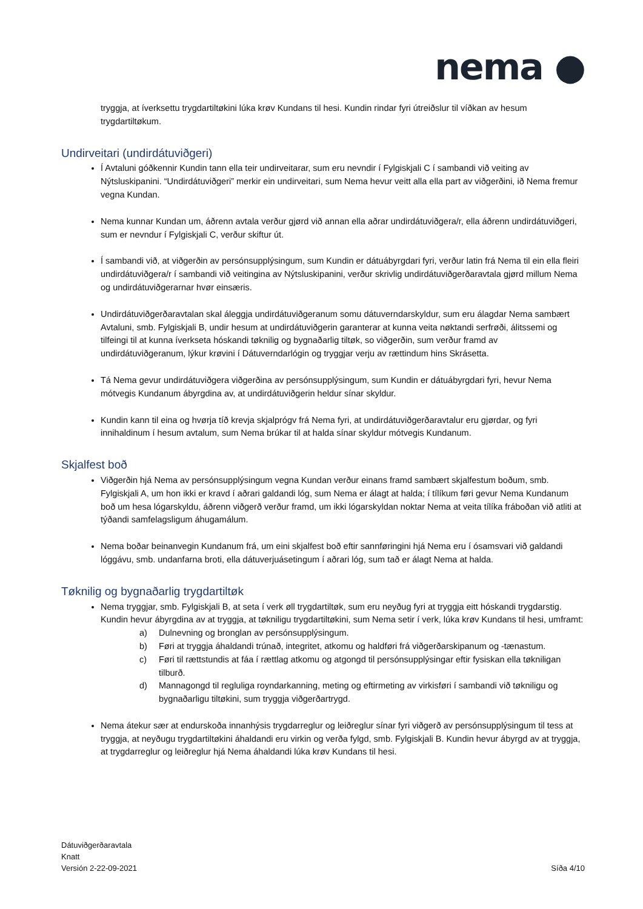nema ●
tryggja, at íverksettu trygdartiltøkini lúka krøv Kundans til hesi. Kundin rindar fyri útreiðslur til víðkan av hesum trygdartiltøkum.
Undirveitari (undirdátuviðgeri)
Í Avtaluni góðkennir Kundin tann ella teir undirveitarar, sum eru nevndir í Fylgiskjali C í sambandi við veiting av Nýtsluskipanini. “Undirdátuviðgeri” merkir ein undirveitari, sum Nema hevur veitt alla ella part av viðgerðini, ið Nema fremur vegna Kundan.
Nema kunnar Kundan um, áðrenn avtala verður gjørd við annan ella aðrar undirdátuviðgera/r, ella áðrenn undirdátuviðgeri, sum er nevndur í Fylgiskjali C, verður skiftur út.
Í sambandi við, at viðgerðin av persónsupplýsingum, sum Kundin er dátuábyrgdari fyri, verður latin frá Nema til ein ella fleiri undirdátuviðgera/r í sambandi við veitingina av Nýtsluskipanini, verður skrivlig undirdátuviðgerðaravtala gjørd millum Nema og undirdátuviðgerarnar hvør einsæris.
Undirdátuviðgerðaravtalan skal áleggja undirdátuviðgeranum somu dátuverndarskyldur, sum eru álagdar Nema sambært Avtaluni, smb. Fylgiskjali B, undir hesum at undirdátuviðgerin garanterar at kunna veita nøktandi serfrøði, álitssemi og tilfeingi til at kunna íverkseta hóskandi tøknilig og bygnaðarlig tiltøk, so viðgerðin, sum verður framd av undirdátuviðgeranum, lýkur krøvini í Dátuverndarlógin og tryggjar verju av rættindum hins Skrásetta.
Tá Nema gevur undirdátuviðgera viðgerðina av persónsupplýsingum, sum Kundin er dátuábyrgdari fyri, hevur Nema mótvegis Kundanum ábyrgdina av, at undirdátuviðgerin heldur sínar skyldur.
Kundin kann til eina og hvørja tíð krevja skjalprógv frá Nema fyri, at undirdátuviðgerðaravtalur eru gjørdar, og fyri innihaldinum í hesum avtalum, sum Nema brúkar til at halda sínar skyldur mótvegis Kundanum.
Skjalfest boð
Viðgerðin hjá Nema av persónsupplýsingum vegna Kundan verður einans framd sambært skjalfestum boðum, smb. Fylgiskjali A, um hon ikki er kravd í aðrari galdandi lóg, sum Nema er álagt at halda; í tílíkum føri gevur Nema Kundanum boð um hesa lógarskyldu, áðrenn viðgerð verður framd, um ikki lógarskyldan noktar Nema at veita tílíka fráboðan við atliti at týðandi samfelagsligum áhugamálum.
Nema boðar beinanvegin Kundanum frá, um eini skjalfest boð eftir sannføringini hjá Nema eru í ósamsvari við galdandi lóggávu, smb. undanfarna broti, ella dátuverjuásetingum í aðrari lóg, sum tað er álagt Nema at halda.
Tøknilig og bygnaðarlig trygdartiltøk
Nema tryggjar, smb. Fylgiskjali B, at seta í verk øll trygdartiltøk, sum eru neyðug fyri at tryggja eitt hóskandi trygdarstig. Kundin hevur ábyrgdina av at tryggja, at tøkniligu trygdartiltøkini, sum Nema setir í verk, lúka krøv Kundans til hesi, umframt:
a) Dulnevning og bronglan av persónsupplýsingum.
b) Føri at tryggja áhaldandi trúnað, integritet, atkomu og haldføri frá viðgerðarskipanum og -tænastum.
c) Føri til rættstundis at fáa í rættlag atkomu og atgongd til persónsupplýsingar eftir fysiskan ella tøkniligan tilburð.
d) Mannagongd til regluliga royndarkanning, meting og eftirmeting av virkisføri í sambandi við tøkniligu og bygnaðarligu tiltøkini, sum tryggja viðgerðartrygd.
Nema átekur sær at endurskoða innanhýsis trygdarreglur og leiðreglur sínar fyri viðgerð av persónsupplýsingum til tess at tryggja, at neyðugu trygdartiltøkini áhaldandi eru virkin og verða fylgd, smb. Fylgiskjali B. Kundin hevur ábyrgd av at tryggja, at trygdarreglur og leiðreglur hjá Nema áhaldandi lúka krøv Kundans til hesi.
Dátuviðgerðaravtala
Knatt
Versión 2-22-09-2021
Síða 4/10